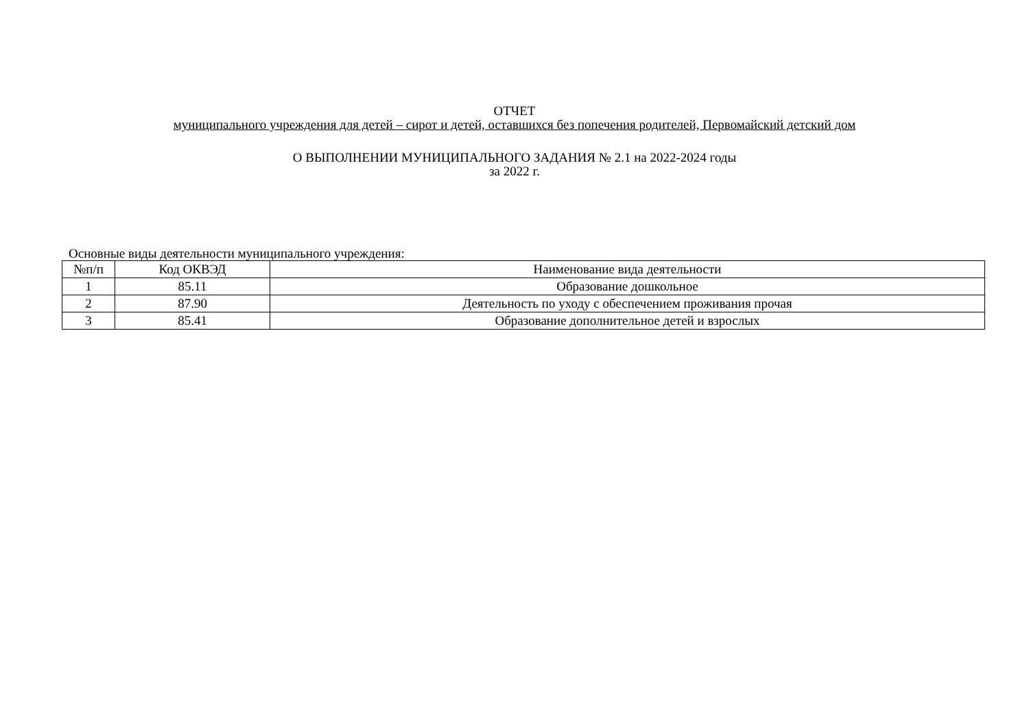ОТЧЕТ
муниципального учреждения для детей – сирот и детей, оставшихся без попечения родителей, Первомайский детский дом
О ВЫПОЛНЕНИИ МУНИЦИПАЛЬНОГО ЗАДАНИЯ № 2.1 на 2022-2024 годы
за 2022 г.
Основные виды деятельности муниципального учреждения:
| №п/п | Код ОКВЭД | Наименование вида деятельности |
| --- | --- | --- |
| 1 | 85.11 | Образование дошкольное |
| 2 | 87.90 | Деятельность по уходу с обеспечением проживания прочая |
| 3 | 85.41 | Образование дополнительное детей и взрослых |